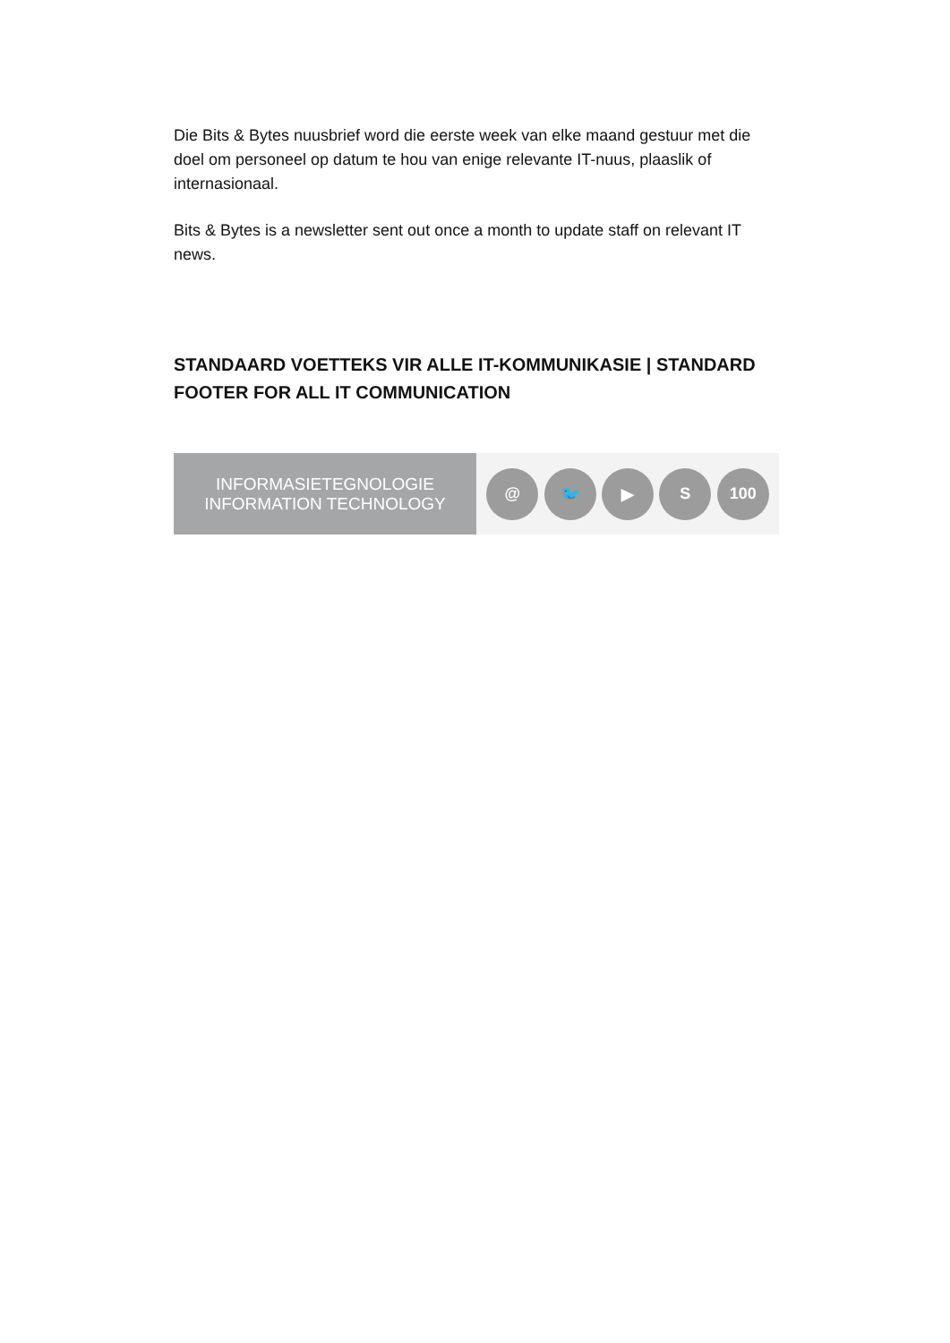Die Bits & Bytes nuusbrief word die eerste week van elke maand gestuur met die doel om personeel op datum te hou van enige relevante IT-nuus, plaaslik of internasionaal.
Bits & Bytes is a newsletter sent out once a month to update staff on relevant IT news.
STANDAARD VOETTEKS VIR ALLE IT-KOMMUNIKASIE | STANDARD FOOTER FOR ALL IT COMMUNICATION
INFORMASIETEGNOLOGIE
INFORMATION TECHNOLOGY
@ 🐦 ▶ S 100